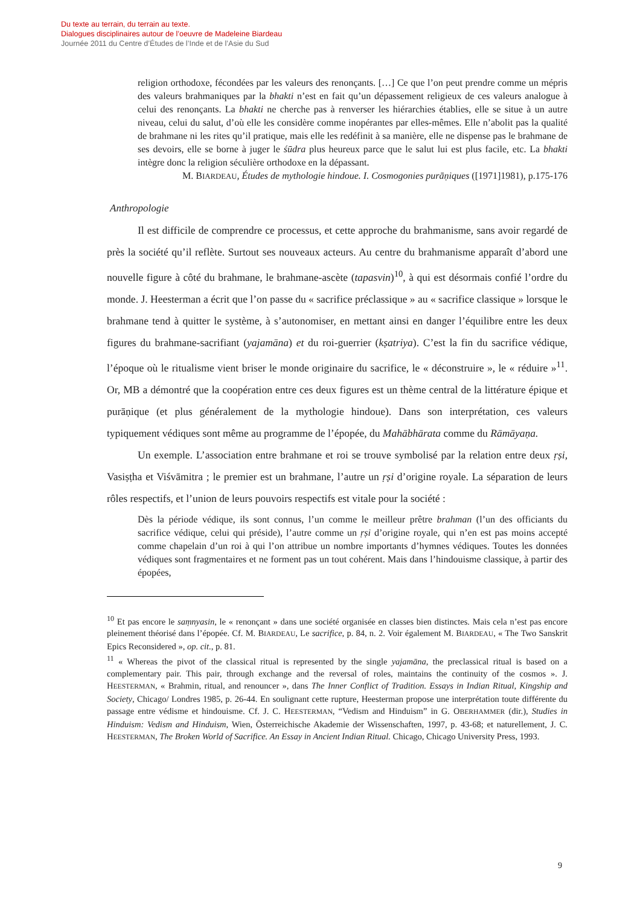Du texte au terrain, du terrain au texte.
Dialogues disciplinaires autour de l’oeuvre de Madeleine Biardeau
Journée 2011 du Centre d’Études de l’Inde et de l’Asie du Sud
religion orthodoxe, fécondées par les valeurs des renonçants. […] Ce que l’on peut prendre comme un mépris des valeurs brahmaniques par la bhakti n’est en fait qu’un dépassement religieux de ces valeurs analogue à celui des renonçants. La bhakti ne cherche pas à renverser les hiérarchies établies, elle se situe à un autre niveau, celui du salut, d’où elle les considère comme inopérantes par elles-mêmes. Elle n’abolit pas la qualité de brahmane ni les rites qu’il pratique, mais elle les redéfinit à sa manière, elle ne dispense pas le brahmane de ses devoirs, elle se borne à juger le śūdra plus heureux parce que le salut lui est plus facile, etc. La bhakti intègre donc la religion séculière orthodoxe en la dépassant.
M. BIARDEAU, Études de mythologie hindoue. I. Cosmogonies purāṇiques ([1971]1981), p.175-176
Anthropologie
Il est difficile de comprendre ce processus, et cette approche du brahmanisme, sans avoir regardé de près la société qu’il reflète. Surtout ses nouveaux acteurs. Au centre du brahmanisme apparaît d’abord une nouvelle figure à côté du brahmane, le brahmane-ascète (tapasvin)<sup>10</sup>, à qui est désormais confié l’ordre du monde. J. Heesterman a écrit que l’on passe du « sacrifice préclassique » au « sacrifice classique » lorsque le brahmane tend à quitter le système, à s’autonomiser, en mettant ainsi en danger l’équilibre entre les deux figures du brahmane-sacrifiant (yajamāna) et du roi-guerrier (kṣatriya). C’est la fin du sacrifice védique, l’époque où le ritualisme vient briser le monde originaire du sacrifice, le « déconstruire », le « réduire »<sup>11</sup>. Or, MB a démontré que la coopération entre ces deux figures est un thème central de la littérature épique et purāṇique (et plus généralement de la mythologie hindoue). Dans son interprétation, ces valeurs typiquement védiques sont même au programme de l’épopée, du Mahābhārata comme du Rāmāyaṇa.
Un exemple. L’association entre brahmane et roi se trouve symbolisé par la relation entre deux ṛṣi, Vasiṣṭha et Viśvāmitra ; le premier est un brahmane, l’autre un ṛṣi d’origine royale. La séparation de leurs rôles respectifs, et l’union de leurs pouvoirs respectifs est vitale pour la société :
Dès la période védique, ils sont connus, l’un comme le meilleur prêtre brahman (l’un des officiants du sacrifice védique, celui qui préside), l’autre comme un ṛṣi d’origine royale, qui n’en est pas moins accepté comme chapelain d’un roi à qui l’on attribue un nombre importants d’hymnes védiques. Toutes les données védiques sont fragmentaires et ne forment pas un tout cohérent. Mais dans l’hindouisme classique, à partir des épopées,
<sup>10</sup> Et pas encore le saṃnyasin, le « renonçant » dans une société organisée en classes bien distinctes. Mais cela n’est pas encore pleinement théorisé dans l’épopée. Cf. M. BIARDEAU, Le sacrifice, p. 84, n. 2. Voir également M. BIARDEAU, « The Two Sanskrit Epics Reconsidered », op. cit., p. 81.
<sup>11</sup> « Whereas the pivot of the classical ritual is represented by the single yajamāna, the preclassical ritual is based on a complementary pair. This pair, through exchange and the reversal of roles, maintains the continuity of the cosmos ». J. HEESTERMAN, « Brahmin, ritual, and renouncer », dans The Inner Conflict of Tradition. Essays in Indian Ritual, Kingship and Society, Chicago/ Londres 1985, p. 26-44. En soulignant cette rupture, Heesterman propose une interprétation toute différente du passage entre védisme et hindouisme. Cf. J. C. HEESTERMAN, “Vedism and Hinduism” in G. OBERHAMMER (dir.), Studies in Hinduism: Vedism and Hinduism, Wien, Österreichische Akademie der Wissenschaften, 1997, p. 43-68; et naturellement, J. C. HEESTERMAN, The Broken World of Sacrifice. An Essay in Ancient Indian Ritual. Chicago, Chicago University Press, 1993.
9